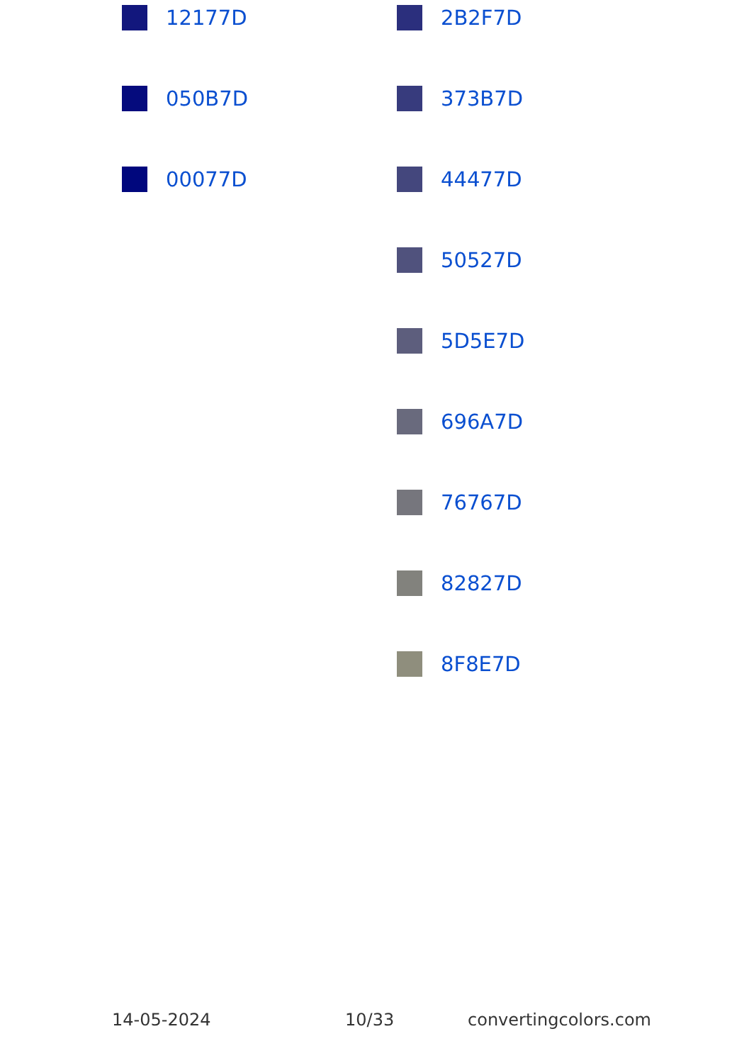12177D
050B7D
00077D
2B2F7D
373B7D
44477D
50527D
5D5E7D
696A7D
76767D
82827D
8F8E7D
14-05-2024 10/33 convertingcolors.com